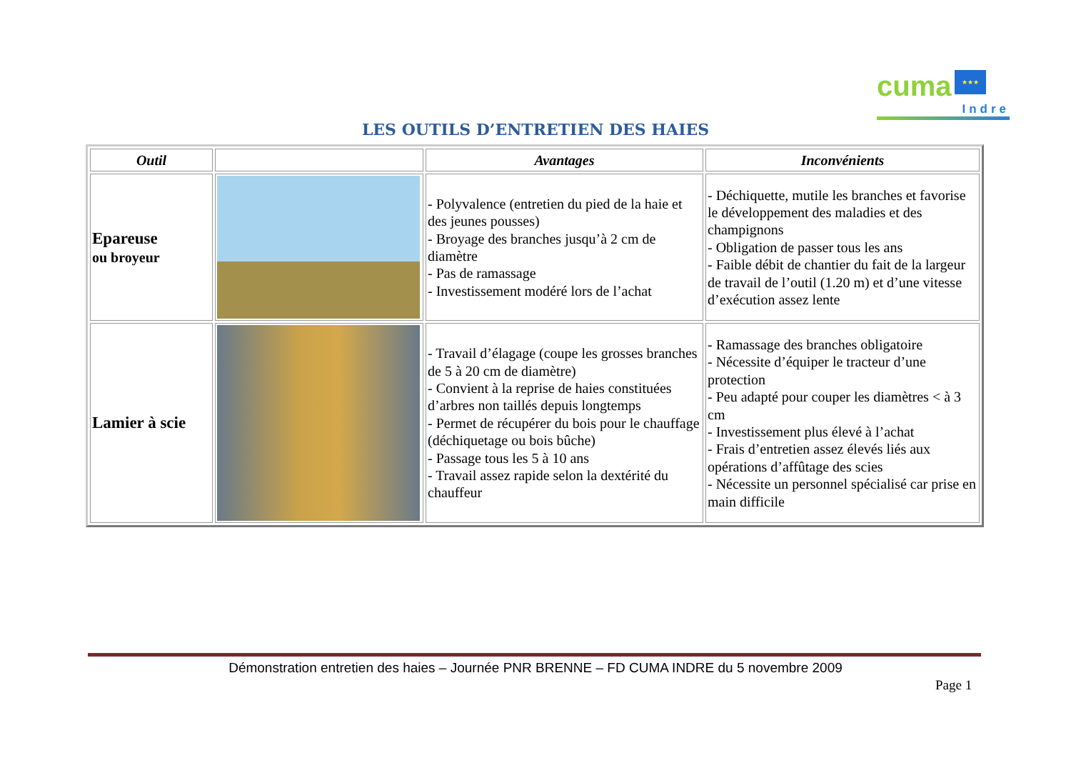cuma ★★★
Indre
LES OUTILS D’ENTRETIEN DES HAIES
| Outil | | Avantages | Inconvénients |
| --- | --- | --- | --- |
| Epareuse ou broyeur | | - Polyvalence (entretien du pied de la haie et des jeunes pousses) - Broyage des branches jusqu’à 2 cm de diamètre - Pas de ramassage - Investissement modéré lors de l’achat | - Déchiquette, mutile les branches et favorise le développement des maladies et des champignons - Obligation de passer tous les ans - Faible débit de chantier du fait de la largeur de travail de l’outil (1.20 m) et d’une vitesse d’exécution assez lente |
| Lamier à scie | | - Travail d’élagage (coupe les grosses branches de 5 à 20 cm de diamètre) - Convient à la reprise de haies constituées d’arbres non taillés depuis longtemps - Permet de récupérer du bois pour le chauffage (déchiquetage ou bois bûche) - Passage tous les 5 à 10 ans - Travail assez rapide selon la dextérité du chauffeur | - Ramassage des branches obligatoire - Nécessite d’équiper le tracteur d’une protection - Peu adapté pour couper les diamètres < à 3 cm - Investissement plus élevé à l’achat - Frais d’entretien assez élevés liés aux opérations d’affûtage des scies - Nécessite un personnel spécialisé car prise en main difficile |
Démonstration entretien des haies – Journée PNR BRENNE – FD CUMA INDRE du 5 novembre 2009
Page 1